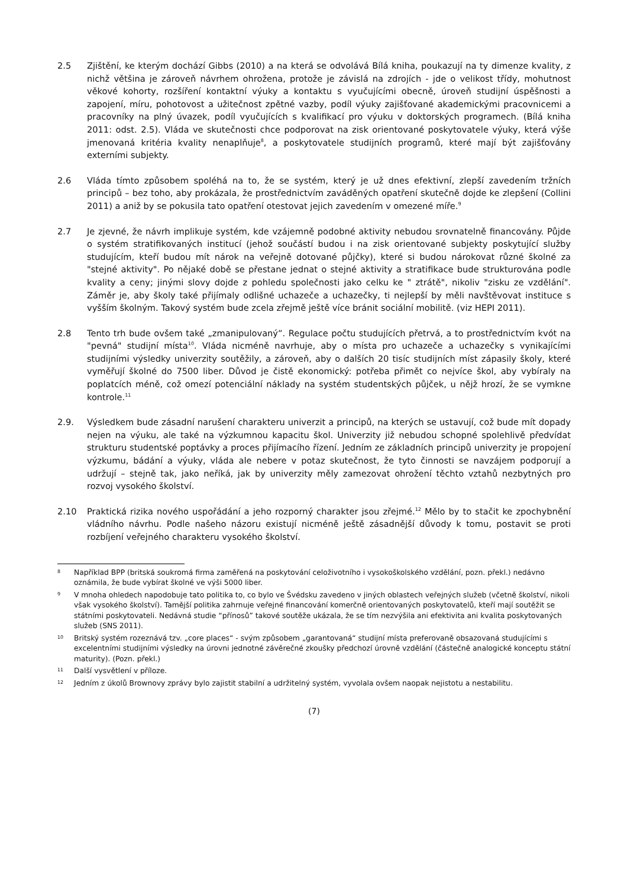2.5 Zjištění, ke kterým dochází Gibbs (2010) a na která se odvolává Bílá kniha, poukazují na ty dimenze kvality, z nichž většina je zároveň návrhem ohrožena, protože je závislá na zdrojích - jde o velikost třídy, mohutnost věkové kohorty, rozšíření kontaktní výuky a kontaktu s vyučujícími obecně, úroveň studijní úspěšnosti a zapojení, míru, pohotovost a užitečnost zpětné vazby, podíl výuky zajišťované akademickými pracovnicemi a pracovníky na plný úvazek, podíl vyučujících s kvalifikací pro výuku v doktorských programech. (Bílá kniha 2011: odst. 2.5). Vláda ve skutečnosti chce podporovat na zisk orientované poskytovatele výuky, která výše jmenovaná kritéria kvality nenaplňuje<sup>8</sup>, a poskytovatele studijních programů, které mají být zajišťovány externími subjekty.
2.6 Vláda tímto způsobem spoléhá na to, že se systém, který je už dnes efektivní, zlepší zavedením tržních principů – bez toho, aby prokázala, že prostřednictvím zaváděných opatření skutečně dojde ke zlepšení (Collini 2011) a aniž by se pokusila tato opatření otestovat jejich zavedením v omezené míře.<sup>9</sup>
2.7 Je zjevné, že návrh implikuje systém, kde vzájemně podobné aktivity nebudou srovnatelně financovány. Půjde o systém stratifikovaných institucí (jehož součástí budou i na zisk orientované subjekty poskytující služby studujícím, kteří budou mít nárok na veřejně dotované půjčky), které si budou nárokovat různé školné za "stejné aktivity". Po nějaké době se přestane jednat o stejné aktivity a stratifikace bude strukturována podle kvality a ceny; jinými slovy dojde z pohledu společnosti jako celku ke " ztrátě", nikoliv "zisku ze vzdělání". Záměr je, aby školy také přijímaly odlišné uchazeče a uchazečky, ti nejlepší by měli navštěvovat instituce s vyšším školným. Takový systém bude zcela zřejmě ještě více bránit sociální mobilitě. (viz HEPI 2011).
2.8 Tento trh bude ovšem také „zmanipulovaný“. Regulace počtu studujících přetrvá, a to prostřednictvím kvót na "pevná" studijní místa<sup>10</sup>. Vláda nicméně navrhuje, aby o místa pro uchazeče a uchazečky s vynikajícími studijními výsledky univerzity soutěžily, a zároveň, aby o dalších 20 tisíc studijních míst zápasily školy, které vyměřují školné do 7500 liber. Důvod je čistě ekonomický: potřeba přimět co nejvíce škol, aby vybíraly na poplatcích méně, což omezí potenciální náklady na systém studentských půjček, u nějž hrozí, že se vymkne kontrole.<sup>11</sup>
2.9. Výsledkem bude zásadní narušení charakteru univerzit a principů, na kterých se ustavují, což bude mít dopady nejen na výuku, ale také na výzkumnou kapacitu škol. Univerzity již nebudou schopné spolehlivě předvídat strukturu studentské poptávky a proces přijímacího řízení. Jedním ze základních principů univerzity je propojení výzkumu, bádání a výuky, vláda ale nebere v potaz skutečnost, že tyto činnosti se navzájem podporují a udržují – stejně tak, jako neříká, jak by univerzity měly zamezovat ohrožení těchto vztahů nezbytných pro rozvoj vysokého školství.
2.10 Praktická rizika nového uspořádání a jeho rozporný charakter jsou zřejmé.<sup>12</sup> Mělo by to stačit ke zpochybnění vládního návrhu. Podle našeho názoru existují nicméně ještě zásadnější důvody k tomu, postavit se proti rozbíjení veřejného charakteru vysokého školství.
8
Například BPP (britská soukromá firma zaměřená na poskytování celoživotního i vysokoškolského vzdělání, pozn. překl.) nedávno oznámila, že bude vybírat školné ve výši 5000 liber.
9
V mnoha ohledech napodobuje tato politika to, co bylo ve Švédsku zavedeno v jiných oblastech veřejných služeb (včetně školství, nikoli však vysokého školství). Tamější politika zahrnuje veřejné financování komerčně orientovaných poskytovatelů, kteří mají soutěžit se státními poskytovateli. Nedávná studie “přínosů” takové soutěže ukázala, že se tím nezvýšila ani efektivita ani kvalita poskytovaných služeb (SNS 2011).
10
Britský systém rozeznává tzv. „core places“ - svým způsobem „garantovaná“ studijní místa preferovaně obsazovaná studujícími s excelentními studijními výsledky na úrovni jednotné závěrečné zkoušky předchozí úrovně vzdělání (částečně analogické konceptu státní maturity). (Pozn. překl.)
11
Další vysvětlení v příloze.
12
Jedním z úkolů Brownovy zprávy bylo zajistit stabilní a udržitelný systém, vyvolala ovšem naopak nejistotu a nestabilitu.
(7)